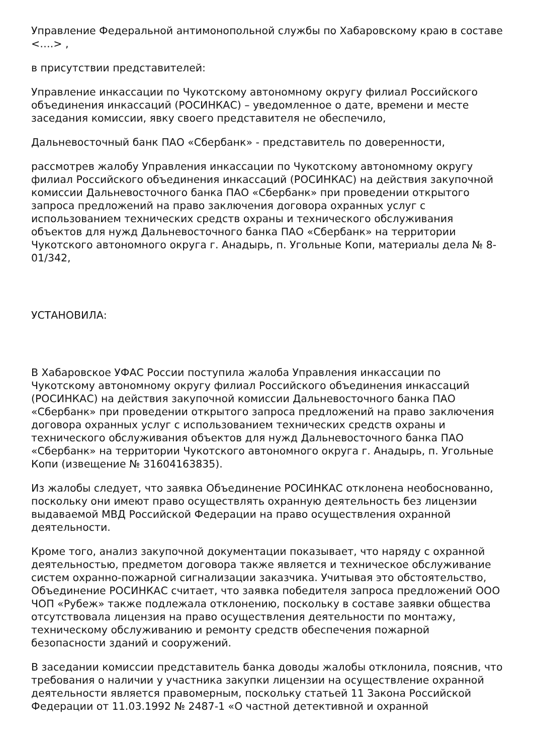Управление Федеральной антимонопольной службы по Хабаровскому краю в составе <….> ,
в присутствии представителей:
Управление инкассации по Чукотскому автономному округу филиал Российского объединения инкассаций (РОСИНКАС) – уведомленное о дате, времени и месте заседания комиссии, явку своего представителя не обеспечило,
Дальневосточный банк ПАО «Сбербанк» - представитель по доверенности,
рассмотрев жалобу Управления инкассации по Чукотскому автономному округу филиал Российского объединения инкассаций (РОСИНКАС) на действия закупочной комиссии Дальневосточного банка ПАО «Сбербанк» при проведении открытого запроса предложений на право заключения договора охранных услуг с использованием технических средств охраны и технического обслуживания объектов для нужд Дальневосточного банка ПАО «Сбербанк» на территории Чукотского автономного округа г. Анадырь, п. Угольные Копи, материалы дела № 8-01/342,
УСТАНОВИЛА:
В Хабаровское УФАС России поступила жалоба Управления инкассации по Чукотскому автономному округу филиал Российского объединения инкассаций (РОСИНКАС) на действия закупочной комиссии Дальневосточного банка ПАО «Сбербанк» при проведении открытого запроса предложений на право заключения договора охранных услуг с использованием технических средств охраны и технического обслуживания объектов для нужд Дальневосточного банка ПАО «Сбербанк» на территории Чукотского автономного округа г. Анадырь, п. Угольные Копи (извещение № 31604163835).
Из жалобы следует, что заявка Объединение РОСИНКАС отклонена необоснованно, поскольку они имеют право осуществлять охранную деятельность без лицензии выдаваемой МВД Российской Федерации на право осуществления охранной деятельности.
Кроме того, анализ закупочной документации показывает, что наряду с охранной деятельностью, предметом договора также является и техническое обслуживание систем охранно-пожарной сигнализации заказчика. Учитывая это обстоятельство, Объединение РОСИНКАС считает, что заявка победителя запроса предложений ООО ЧОП «Рубеж» также подлежала отклонению, поскольку в составе заявки общества отсутствовала лицензия на право осуществления деятельности по монтажу, техническому обслуживанию и ремонту средств обеспечения пожарной безопасности зданий и сооружений.
В заседании комиссии представитель банка доводы жалобы отклонила, пояснив, что требования о наличии у участника закупки лицензии на осуществление охранной деятельности является правомерным, поскольку статьей 11 Закона Российской Федерации от 11.03.1992 № 2487-1 «О частной детективной и охранной